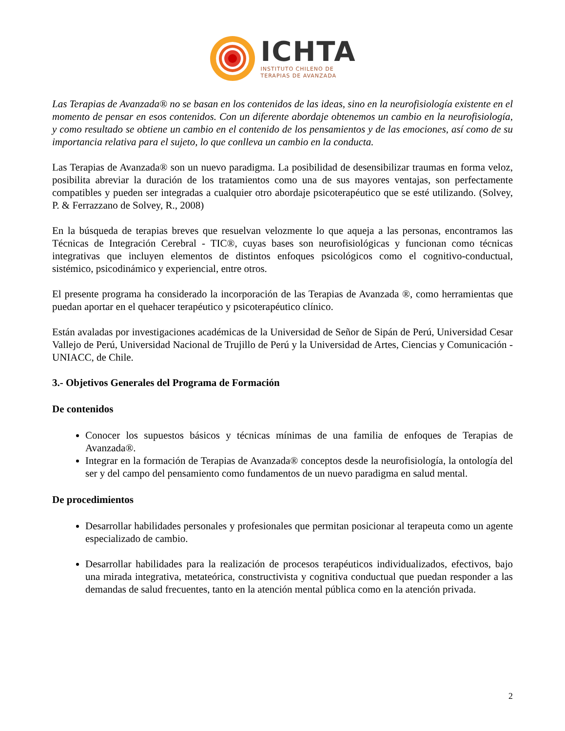ICHTA
INSTITUTO CHILENO DE
TERAPIAS DE AVANZADA
Las Terapias de Avanzada® no se basan en los contenidos de las ideas, sino en la neurofisiología existente en el momento de pensar en esos contenidos. Con un diferente abordaje obtenemos un cambio en la neurofisiología, y como resultado se obtiene un cambio en el contenido de los pensamientos y de las emociones, así como de su importancia relativa para el sujeto, lo que conlleva un cambio en la conducta.
Las Terapias de Avanzada® son un nuevo paradigma. La posibilidad de desensibilizar traumas en forma veloz, posibilita abreviar la duración de los tratamientos como una de sus mayores ventajas, son perfectamente compatibles y pueden ser integradas a cualquier otro abordaje psicoterapéutico que se esté utilizando. (Solvey, P. & Ferrazzano de Solvey, R., 2008)
En la búsqueda de terapias breves que resuelvan velozmente lo que aqueja a las personas, encontramos las Técnicas de Integración Cerebral - TIC®, cuyas bases son neurofisiológicas y funcionan como técnicas integrativas que incluyen elementos de distintos enfoques psicológicos como el cognitivo-conductual, sistémico, psicodinámico y experiencial, entre otros.
El presente programa ha considerado la incorporación de las Terapias de Avanzada ®, como herramientas que puedan aportar en el quehacer terapéutico y psicoterapéutico clínico.
Están avaladas por investigaciones académicas de la Universidad de Señor de Sipán de Perú, Universidad Cesar Vallejo de Perú, Universidad Nacional de Trujillo de Perú y la Universidad de Artes, Ciencias y Comunicación - UNIACC, de Chile.
3.- Objetivos Generales del Programa de Formación
De contenidos
Conocer los supuestos básicos y técnicas mínimas de una familia de enfoques de Terapias de Avanzada®.
Integrar en la formación de Terapias de Avanzada® conceptos desde la neurofisiología, la ontología del ser y del campo del pensamiento como fundamentos de un nuevo paradigma en salud mental.
De procedimientos
Desarrollar habilidades personales y profesionales que permitan posicionar al terapeuta como un agente especializado de cambio.
Desarrollar habilidades para la realización de procesos terapéuticos individualizados, efectivos, bajo una mirada integrativa, metateórica, constructivista y cognitiva conductual que puedan responder a las demandas de salud frecuentes, tanto en la atención mental pública como en la atención privada.
2